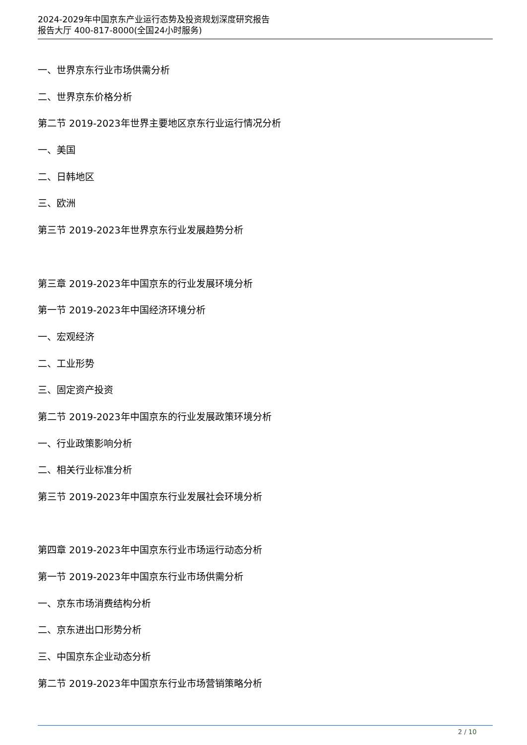2024-2029年中国京东产业运行态势及投资规划深度研究报告
报告大厅 400-817-8000(全国24小时服务)
一、世界京东行业市场供需分析
二、世界京东价格分析
第二节 2019-2023年世界主要地区京东行业运行情况分析
一、美国
二、日韩地区
三、欧洲
第三节 2019-2023年世界京东行业发展趋势分析
第三章 2019-2023年中国京东的行业发展环境分析
第一节 2019-2023年中国经济环境分析
一、宏观经济
二、工业形势
三、固定资产投资
第二节 2019-2023年中国京东的行业发展政策环境分析
一、行业政策影响分析
二、相关行业标准分析
第三节 2019-2023年中国京东行业发展社会环境分析
第四章 2019-2023年中国京东行业市场运行动态分析
第一节 2019-2023年中国京东行业市场供需分析
一、京东市场消费结构分析
二、京东进出口形势分析
三、中国京东企业动态分析
第二节 2019-2023年中国京东行业市场营销策略分析
2 / 10